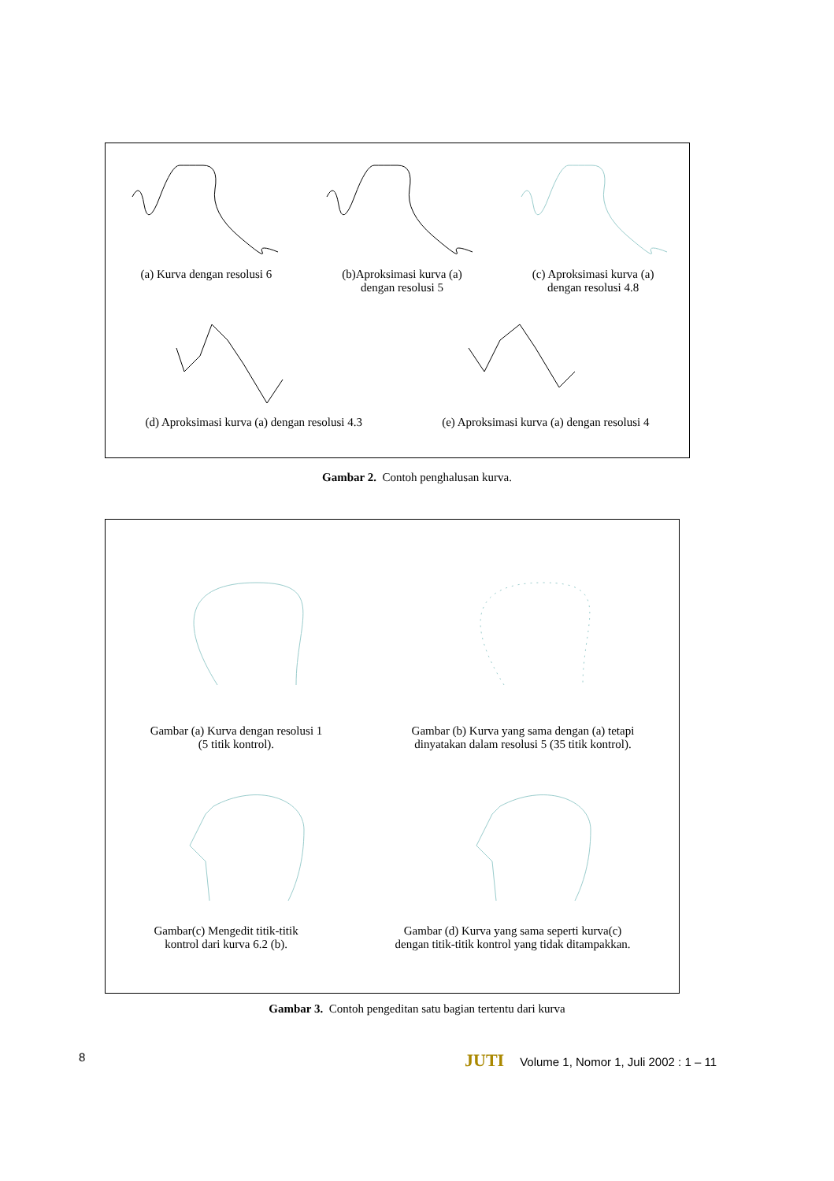(a) Kurva dengan resolusi 6 (b)Aproksimasi kurva (a)
dengan resolusi 5
(c) Aproksimasi kurva (a)
dengan resolusi 4.8
(d) Aproksimasi kurva (a) dengan resolusi 4.3
(e) Aproksimasi kurva (a) dengan resolusi 4
Gambar 2. Contoh penghalusan kurva.
Gambar (a) Kurva dengan resolusi 1
(5 titik kontrol).
Gambar (b) Kurva yang sama dengan (a) tetapi
dinyatakan dalam resolusi 5 (35 titik kontrol).
Gambar(c) Mengedit titik-titik
kontrol dari kurva 6.2 (b).
Gambar (d) Kurva yang sama seperti kurva(c)
dengan titik-titik kontrol yang tidak ditampakkan.
Gambar 3. Contoh pengeditan satu bagian tertentu dari kurva
8 JUTI Volume 1, Nomor 1, Juli 2002 : 1 – 11